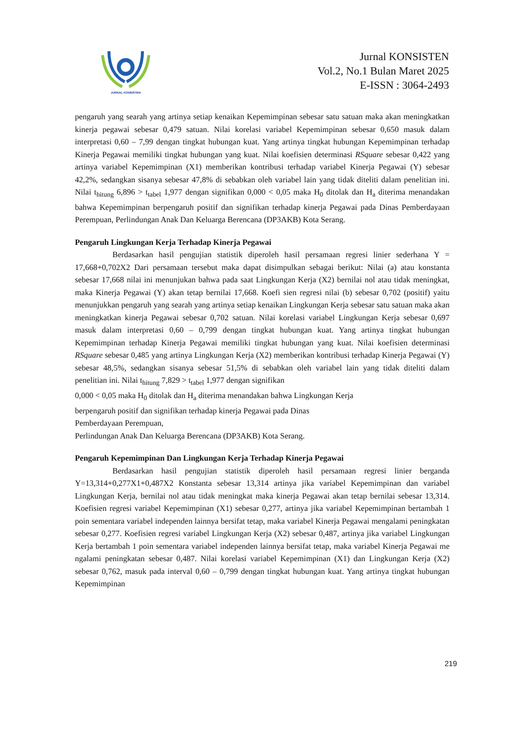JURNAL KONSISTEN
Jurnal KONSISTEN
Vol.2, No.1 Bulan Maret 2025
E-ISSN : 3064-2493
pengaruh yang searah yang artinya setiap kenaikan Kepemimpinan sebesar satu satuan maka akan meningkatkan kinerja pegawai sebesar 0,479 satuan. Nilai korelasi variabel Kepemimpinan sebesar 0,650 masuk dalam interpretasi 0,60 – 7,99 dengan tingkat hubungan kuat. Yang artinya tingkat hubungan Kepemimpinan terhadap Kinerja Pegawai memiliki tingkat hubungan yang kuat. Nilai koefisien determinasi RSquare sebesar 0,422 yang artinya variabel Kepemimpinan (X1) memberikan kontribusi terhadap variabel Kinerja Pegawai (Y) sebesar 42,2%, sedangkan sisanya sebesar 47,8% di sebabkan oleh variabel lain yang tidak diteliti dalam penelitian ini. Nilai t<sub>hitung</sub> 6,896 > t<sub>tabel</sub> 1,977 dengan signifikan 0,000 < 0,05 maka H<sub>0</sub> ditolak dan H<sub>a</sub> diterima menandakan bahwa Kepemimpinan berpengaruh positif dan signifikan terhadap kinerja Pegawai pada Dinas Pemberdayaan Perempuan, Perlindungan Anak Dan Keluarga Berencana (DP3AKB) Kota Serang.
Pengaruh Lingkungan Kerja Terhadap Kinerja Pegawai
Berdasarkan hasil pengujian statistik diperoleh hasil persamaan regresi linier sederhana Y = 17,668+0,702X2 Dari persamaan tersebut maka dapat disimpulkan sebagai berikut: Nilai (a) atau konstanta sebesar 17,668 nilai ini menunjukan bahwa pada saat Lingkungan Kerja (X2) bernilai nol atau tidak meningkat, maka Kinerja Pegawai (Y) akan tetap bernilai 17,668. Koefi sien regresi nilai (b) sebesar 0,702 (positif) yaitu menunjukkan pengaruh yang searah yang artinya setiap kenaikan Lingkungan Kerja sebesar satu satuan maka akan meningkatkan kinerja Pegawai sebesar 0,702 satuan. Nilai korelasi variabel Lingkungan Kerja sebesar 0,697 masuk dalam interpretasi 0,60 – 0,799 dengan tingkat hubungan kuat. Yang artinya tingkat hubungan Kepemimpinan terhadap Kinerja Pegawai memiliki tingkat hubungan yang kuat. Nilai koefisien determinasi RSquare sebesar 0,485 yang artinya Lingkungan Kerja (X2) memberikan kontribusi terhadap Kinerja Pegawai (Y) sebesar 48,5%, sedangkan sisanya sebesar 51,5% di sebabkan oleh variabel lain yang tidak diteliti dalam penelitian ini. Nilai t<sub>hitung</sub> 7,829 > t<sub>tabel</sub> 1,977 dengan signifikan
0,000 < 0,05 maka H<sub>0</sub> ditolak dan H<sub>a</sub> diterima menandakan bahwa Lingkungan Kerja
berpengaruh positif dan signifikan terhadap kinerja Pegawai pada Dinas
Pemberdayaan Perempuan,
Perlindungan Anak Dan Keluarga Berencana (DP3AKB) Kota Serang.
Pengaruh Kepemimpinan Dan Lingkungan Kerja Terhadap Kinerja Pegawai
Berdasarkan hasil pengujian statistik diperoleh hasil persamaan regresi linier berganda Y=13,314+0,277X1+0,487X2 Konstanta sebesar 13,314 artinya jika variabel Kepemimpinan dan variabel Lingkungan Kerja, bernilai nol atau tidak meningkat maka kinerja Pegawai akan tetap bernilai sebesar 13,314. Koefisien regresi variabel Kepemimpinan (X1) sebesar 0,277, artinya jika variabel Kepemimpinan bertambah 1 poin sementara variabel independen lainnya bersifat tetap, maka variabel Kinerja Pegawai mengalami peningkatan sebesar 0,277. Koefisien regresi variabel Lingkungan Kerja (X2) sebesar 0,487, artinya jika variabel Lingkungan Kerja bertambah 1 poin sementara variabel independen lainnya bersifat tetap, maka variabel Kinerja Pegawai me ngalami peningkatan sebesar 0,487. Nilai korelasi variabel Kepemimpinan (X1) dan Lingkungan Kerja (X2) sebesar 0,762, masuk pada interval 0,60 – 0,799 dengan tingkat hubungan kuat. Yang artinya tingkat hubungan Kepemimpinan
219